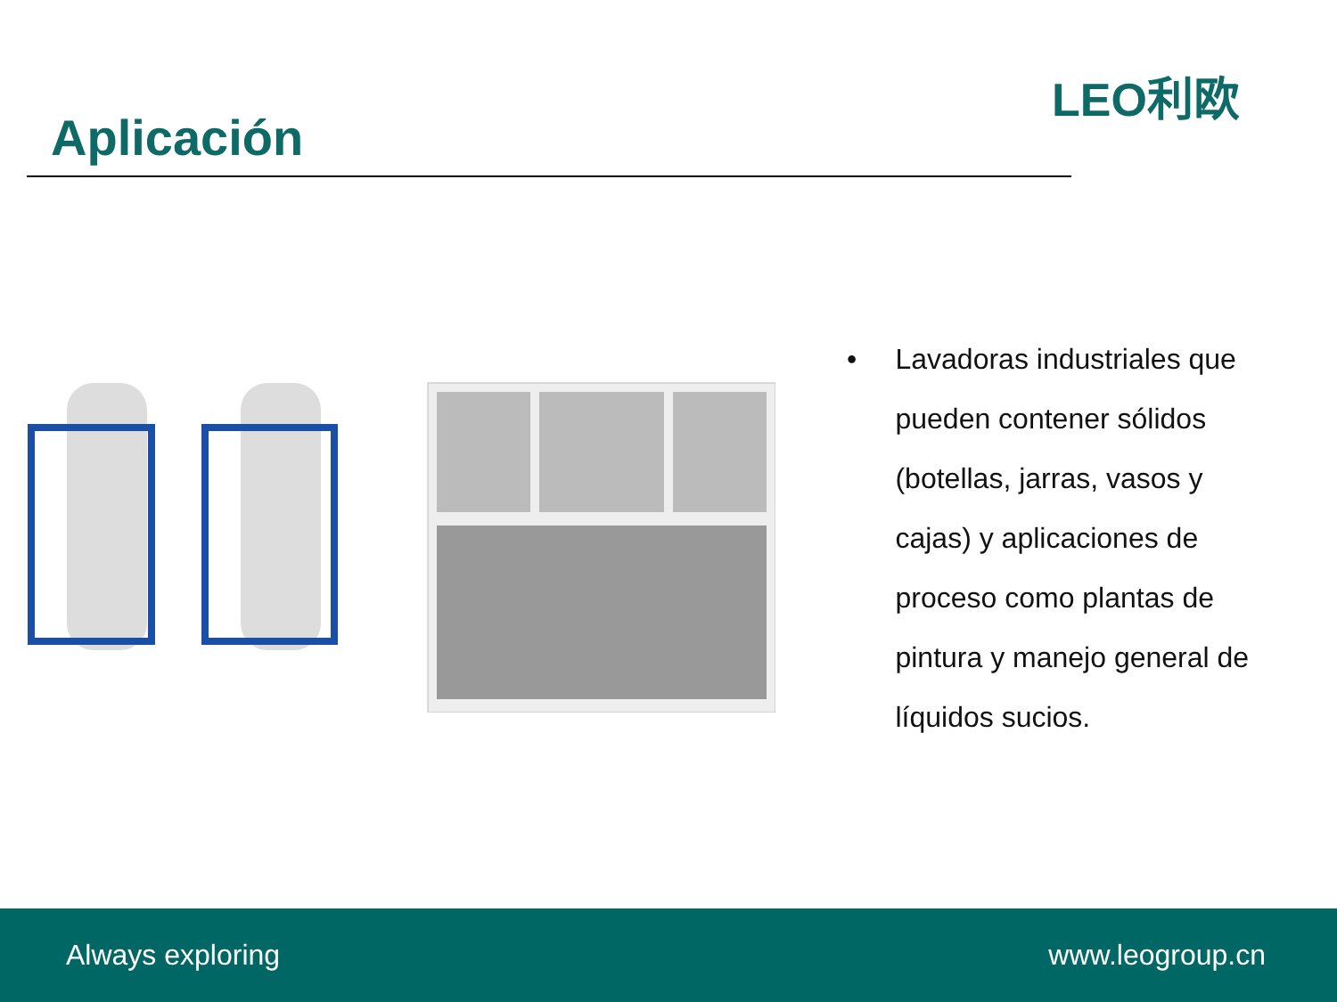Aplicación
LEO利欧
• Lavadoras industriales que pueden contener sólidos (botellas, jarras, vasos y cajas) y aplicaciones de proceso como plantas de pintura y manejo general de líquidos sucios.
Always exploring www.leogroup.cn